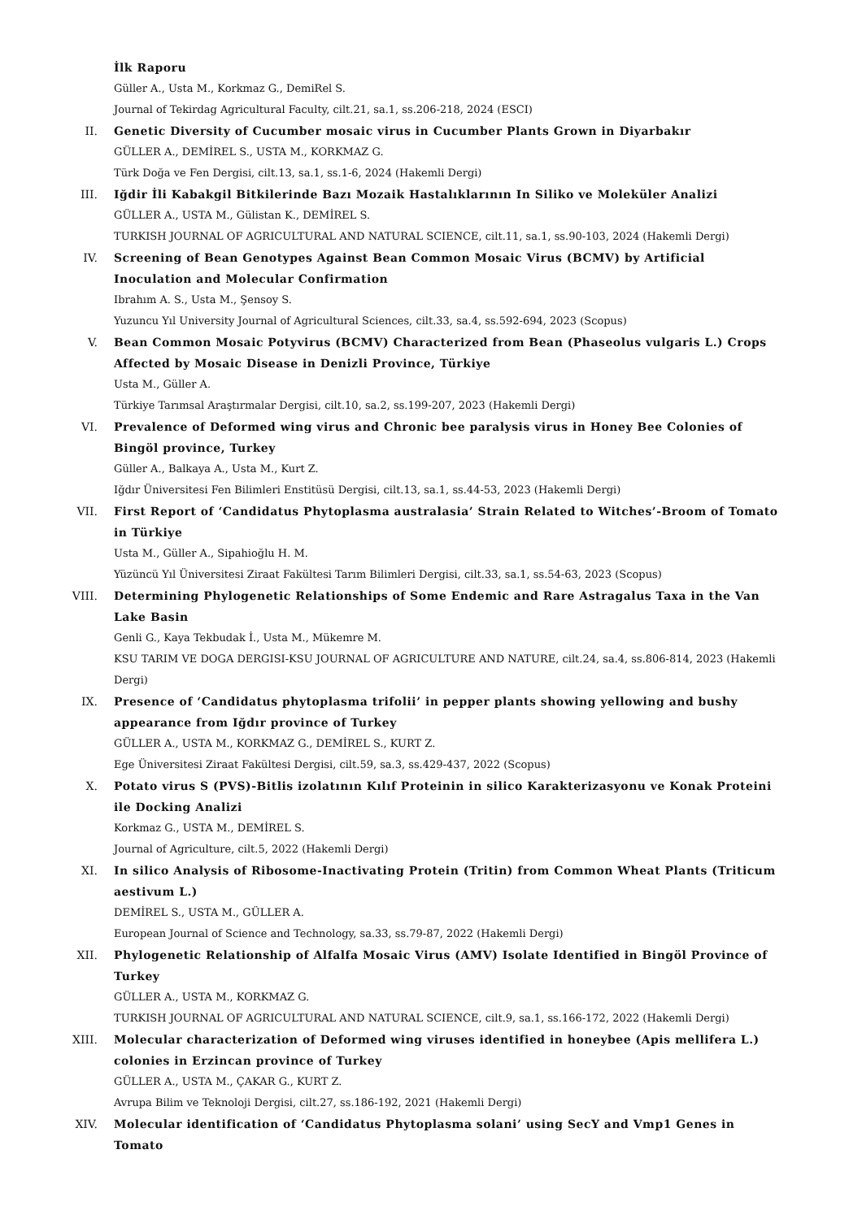İlk Raporu
Güller A., Usta M., Korkmaz G., DemiRel S.
Journal of Tekirdag Agricultural Faculty, cilt.21, sa.1, ss.206-218, 2024 (ESCI)
II. Genetic Diversity of Cucumber mosaic virus in Cucumber Plants Grown in Diyarbakır
GÜLLER A., DEMİREL S., USTA M., KORKMAZ G.
Türk Doğa ve Fen Dergisi, cilt.13, sa.1, ss.1-6, 2024 (Hakemli Dergi)
III. Iğdir İli Kabakgil Bitkilerinde Bazı Mozaik Hastalıklarının In Siliko ve Moleküler Analizi
GÜLLER A., USTA M., Gülistan K., DEMİREL S.
TURKISH JOURNAL OF AGRICULTURAL AND NATURAL SCIENCE, cilt.11, sa.1, ss.90-103, 2024 (Hakemli Dergi)
IV. Screening of Bean Genotypes Against Bean Common Mosaic Virus (BCMV) by Artificial Inoculation and Molecular Confirmation
Ibrahım A. S., Usta M., Şensoy S.
Yuzuncu Yıl University Journal of Agricultural Sciences, cilt.33, sa.4, ss.592-694, 2023 (Scopus)
V. Bean Common Mosaic Potyvirus (BCMV) Characterized from Bean (Phaseolus vulgaris L.) Crops Affected by Mosaic Disease in Denizli Province, Türkiye
Usta M., Güller A.
Türkiye Tarımsal Araştırmalar Dergisi, cilt.10, sa.2, ss.199-207, 2023 (Hakemli Dergi)
VI. Prevalence of Deformed wing virus and Chronic bee paralysis virus in Honey Bee Colonies of Bingöl province, Turkey
Güller A., Balkaya A., Usta M., Kurt Z.
Iğdır Üniversitesi Fen Bilimleri Enstitüsü Dergisi, cilt.13, sa.1, ss.44-53, 2023 (Hakemli Dergi)
VII. First Report of ‘Candidatus Phytoplasma australasia’ Strain Related to Witches’-Broom of Tomato in Türkiye
Usta M., Güller A., Sipahioğlu H. M.
Yüzüncü Yıl Üniversitesi Ziraat Fakültesi Tarım Bilimleri Dergisi, cilt.33, sa.1, ss.54-63, 2023 (Scopus)
VIII. Determining Phylogenetic Relationships of Some Endemic and Rare Astragalus Taxa in the Van Lake Basin
Genli G., Kaya Tekbudak İ., Usta M., Mükemre M.
KSU TARIM VE DOGA DERGISI-KSU JOURNAL OF AGRICULTURE AND NATURE, cilt.24, sa.4, ss.806-814, 2023 (Hakemli Dergi)
IX. Presence of ‘Candidatus phytoplasma trifolii’ in pepper plants showing yellowing and bushy appearance from Iğdır province of Turkey
GÜLLER A., USTA M., KORKMAZ G., DEMİREL S., KURT Z.
Ege Üniversitesi Ziraat Fakültesi Dergisi, cilt.59, sa.3, ss.429-437, 2022 (Scopus)
X. Potato virus S (PVS)-Bitlis izolatının Kılıf Proteinin in silico Karakterizasyonu ve Konak Proteini ile Docking Analizi
Korkmaz G., USTA M., DEMİREL S.
Journal of Agriculture, cilt.5, 2022 (Hakemli Dergi)
XI. In silico Analysis of Ribosome-Inactivating Protein (Tritin) from Common Wheat Plants (Triticum aestivum L.)
DEMİREL S., USTA M., GÜLLER A.
European Journal of Science and Technology, sa.33, ss.79-87, 2022 (Hakemli Dergi)
XII. Phylogenetic Relationship of Alfalfa Mosaic Virus (AMV) Isolate Identified in Bingöl Province of Turkey
GÜLLER A., USTA M., KORKMAZ G.
TURKISH JOURNAL OF AGRICULTURAL AND NATURAL SCIENCE, cilt.9, sa.1, ss.166-172, 2022 (Hakemli Dergi)
XIII. Molecular characterization of Deformed wing viruses identified in honeybee (Apis mellifera L.) colonies in Erzincan province of Turkey
GÜLLER A., USTA M., ÇAKAR G., KURT Z.
Avrupa Bilim ve Teknoloji Dergisi, cilt.27, ss.186-192, 2021 (Hakemli Dergi)
XIV. Molecular identification of ‘Candidatus Phytoplasma solani’ using SecY and Vmp1 Genes in Tomato